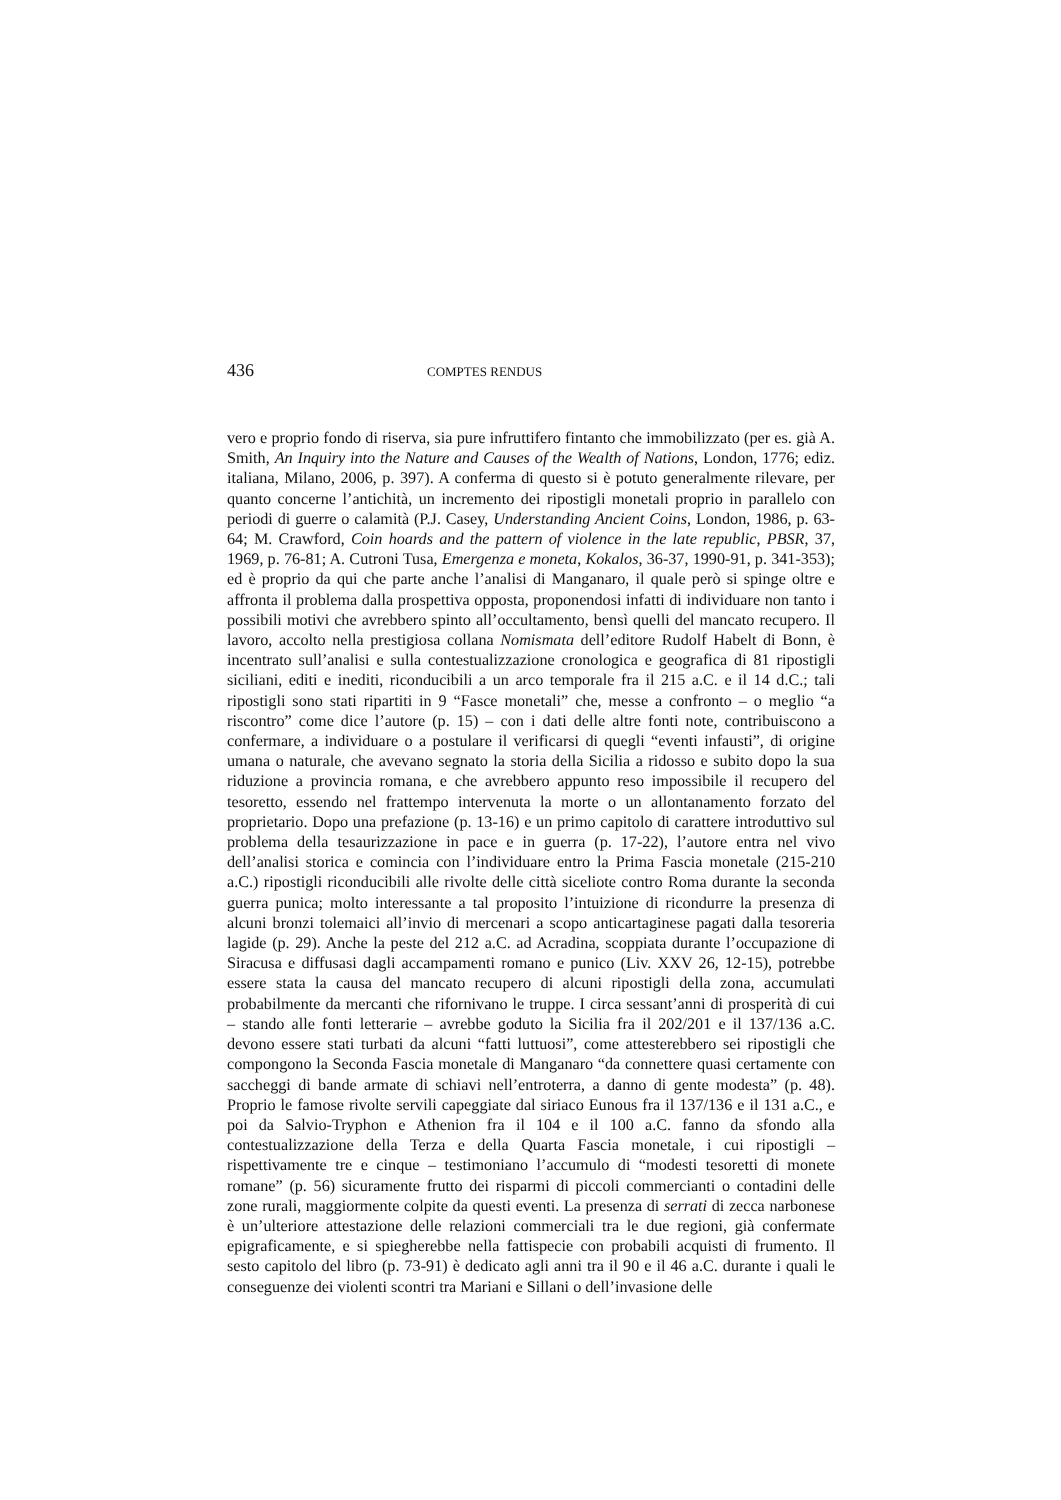436 COMPTES RENDUS
vero e proprio fondo di riserva, sia pure infruttifero fintanto che immobilizzato (per es. già A. Smith, An Inquiry into the Nature and Causes of the Wealth of Nations, London, 1776; ediz. italiana, Milano, 2006, p. 397). A conferma di questo si è potuto generalmente rilevare, per quanto concerne l’antichità, un incremento dei ripostigli monetali proprio in parallelo con periodi di guerre o calamità (P.J. Casey, Under­standing Ancient Coins, London, 1986, p. 63-64; M. Crawford, Coin hoards and the pattern of violence in the late republic, PBSR, 37, 1969, p. 76-81; A. Cutroni Tusa, Emergenza e moneta, Kokalos, 36-37, 1990-91, p. 341-353); ed è proprio da qui che parte anche l’analisi di Manganaro, il quale però si spinge oltre e affronta il problema dalla prospettiva opposta, proponendosi infatti di individuare non tanto i possibili motivi che avrebbero spinto all’occultamento, bensì quelli del mancato recupero. Il lavoro, accolto nella prestigiosa collana Nomismata dell’editore Rudolf Habelt di Bonn, è incentrato sull’analisi e sulla contestualizzazione cronologica e geografica di 81 ripostigli siciliani, editi e inediti, riconducibili a un arco temporale fra il 215 a.C. e il 14 d.C.; tali ripostigli sono stati ripartiti in 9 “Fasce monetali” che, messe a confronto – o meglio “a riscontro” come dice l’autore (p. 15) – con i dati delle altre fonti note, contribuiscono a confermare, a individuare o a postulare il verificarsi di quegli “eventi infausti”, di origine umana o naturale, che avevano segnato la storia della Sicilia a ridosso e subito dopo la sua riduzione a provincia romana, e che avrebbero appunto reso impossibile il recupero del tesoretto, essendo nel frattempo intervenuta la morte o un allontanamento forzato del proprietario. Dopo una pre­fazione (p. 13-16) e un primo capitolo di carattere introduttivo sul problema della tesaurizzazione in pace e in guerra (p. 17-22), l’autore entra nel vivo dell’analisi storica e comincia con l’individuare entro la Prima Fascia monetale (215-210 a.C.) ripostigli riconducibili alle rivolte delle città siceliote contro Roma durante la seconda guerra punica; molto interessante a tal proposito l’intuizione di ricondurre la presenza di alcuni bronzi tolemaici all’invio di mercenari a scopo anticartaginese pagati dalla tesoreria lagide (p. 29). Anche la peste del 212 a.C. ad Acradina, scoppiata durante l’occupazione di Siracusa e diffusasi dagli accampamenti romano e punico (Liv. XXV 26, 12-15), potrebbe essere stata la causa del mancato recupero di alcuni ripostigli della zona, accumulati probabilmente da mercanti che rifornivano le truppe. I circa sessant’anni di prosperità di cui – stando alle fonti letterarie – avrebbe goduto la Sicilia fra il 202/201 e il 137/136 a.C. devono essere stati turbati da alcuni “fatti luttuosi”, come attesterebbero sei ripostigli che compongono la Seconda Fascia mone­tale di Manganaro “da connettere quasi certamente con saccheggi di bande armate di schiavi nell’entroterra, a danno di gente modesta” (p. 48). Proprio le famose rivolte servili capeggiate dal siriaco Eunous fra il 137/136 e il 131 a.C., e poi da Salvio-Tryphon e Athenion fra il 104 e il 100 a.C. fanno da sfondo alla contestualizzazione della Terza e della Quarta Fascia monetale, i cui ripostigli – rispettivamente tre e cinque – testimoniano l’accumulo di “modesti tesoretti di monete romane” (p. 56) sicuramente frutto dei risparmi di piccoli commercianti o contadini delle zone rurali, maggiormente colpite da questi eventi. La presenza di serrati di zecca narbonese è un’ulteriore attestazione delle relazioni commerciali tra le due regioni, già confermate epigraficamente, e si spiegherebbe nella fattispecie con probabili acquisti di frumento. Il sesto capitolo del libro (p. 73-91) è dedicato agli anni tra il 90 e il 46 a.C. durante i quali le conseguenze dei violenti scontri tra Mariani e Sillani o dell’invasione delle